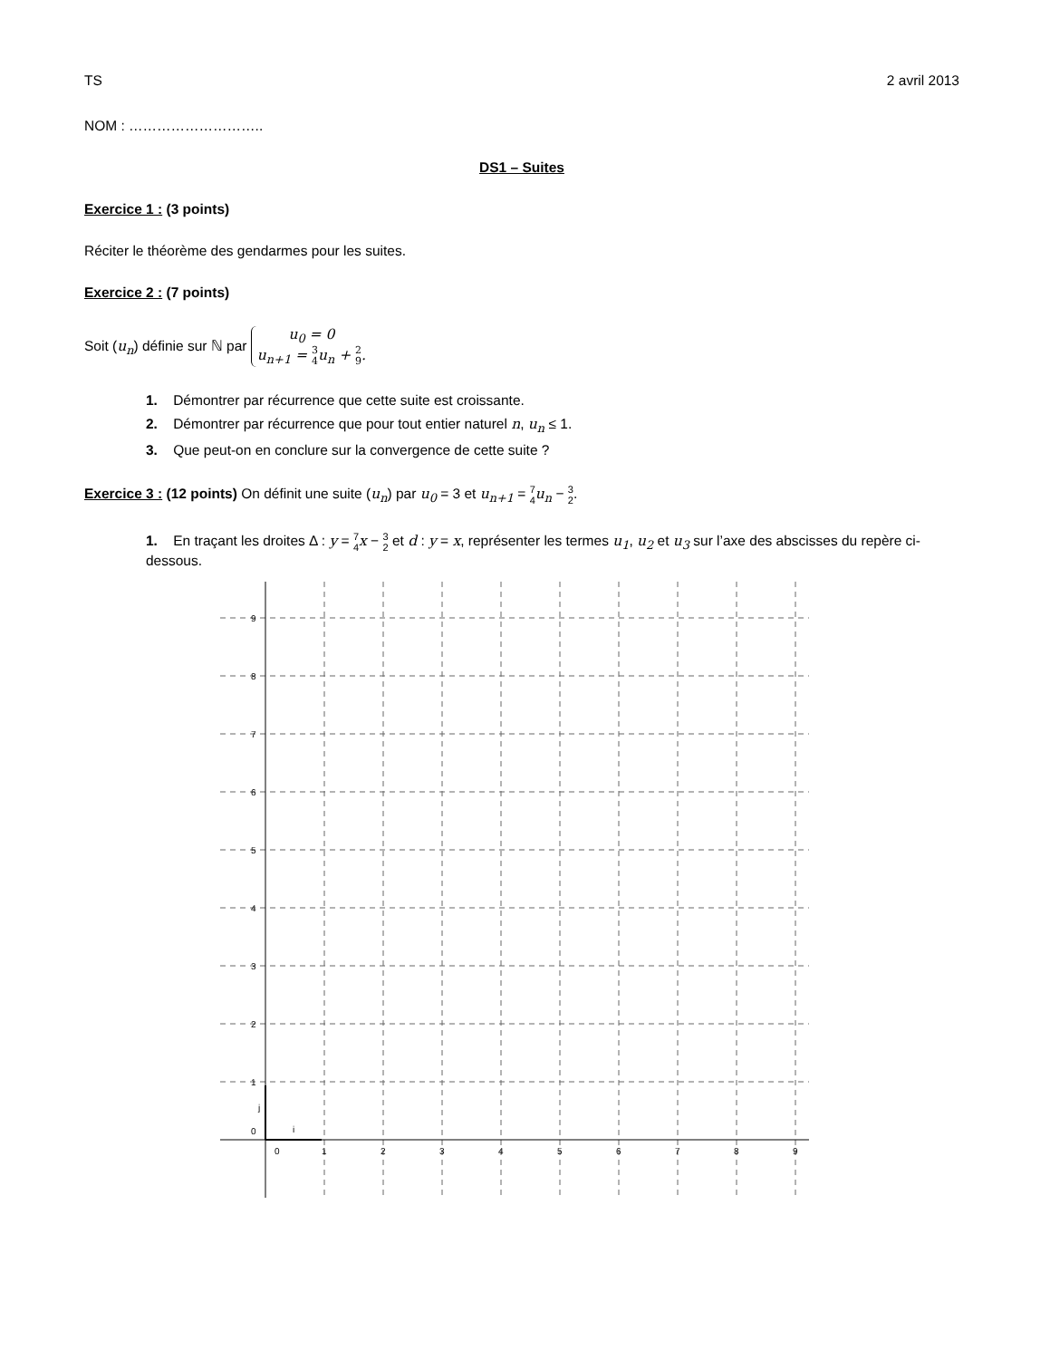TS 2 avril 2013
NOM : ………………………..
DS1 – Suites
Exercice 1 : (3 points)
Réciter le théorème des gendarmes pour les suites.
Exercice 2 : (7 points)
Soit (u<sub>n</sub>) définie sur ℕ par u<sub>0</sub> = 0 u<sub>n+1</sub> = 3 4u<sub>n</sub> + 2 9.
1. Démontrer par récurrence que cette suite est croissante.
2. Démontrer par récurrence que pour tout entier naturel n, u<sub>n</sub> ≤ 1.
3. Que peut-on en conclure sur la convergence de cette suite ?
Exercice 3 : (12 points) On définit une suite (u<sub>n</sub>) par u<sub>0</sub> = 3 et u<sub>n+1</sub> = 7 4 u<sub>n</sub> − 3 2.
1. En traçant les droites Δ : y = 7 4 x − 3 2 et d : y = x, représenter les termes u<sub>1</sub>, u<sub>2</sub> et u<sub>3</sub> sur l’axe des abscisses du repère ci-dessous.
9
8
7
6
5
4
3
2
1
0
0
1
2
3
4
5
6
7
8
9
j
i